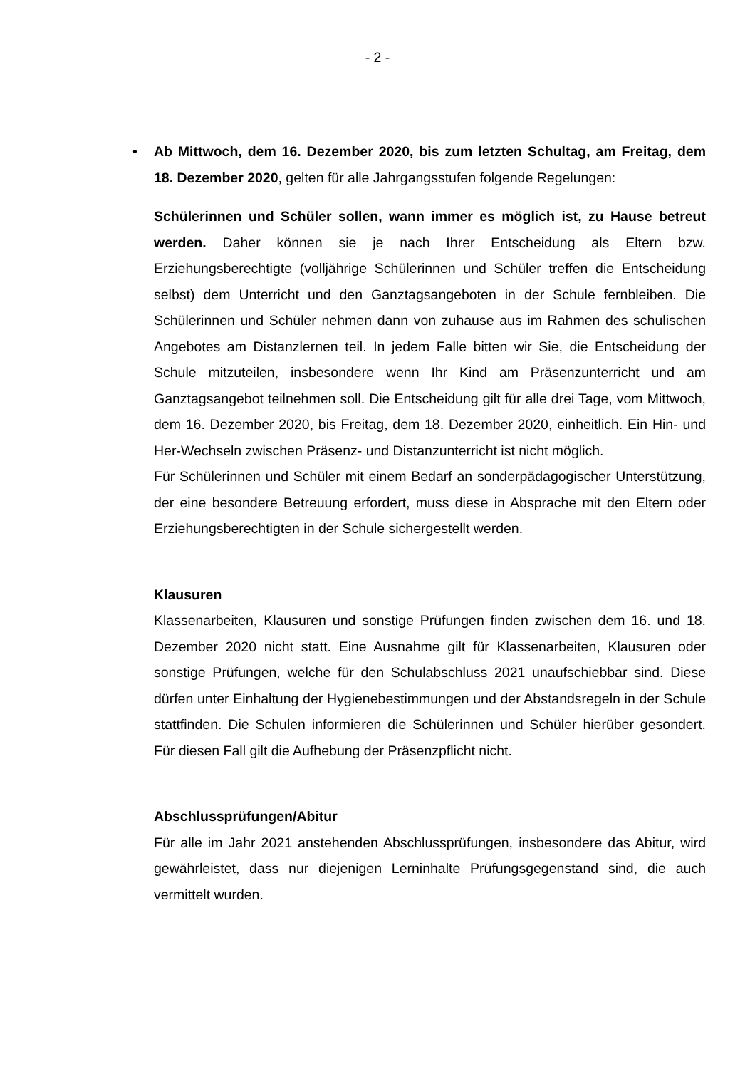- 2 -
•
Ab Mittwoch, dem 16. Dezember 2020, bis zum letzten Schultag, am Freitag, dem 18. Dezember 2020, gelten für alle Jahrgangsstufen folgende Regelungen:
Schülerinnen und Schüler sollen, wann immer es möglich ist, zu Hause betreut werden. Daher können sie je nach Ihrer Entscheidung als Eltern bzw. Erziehungsberechtigte (volljährige Schülerinnen und Schüler treffen die Entscheidung selbst) dem Unterricht und den Ganztagsangeboten in der Schule fernbleiben. Die Schülerinnen und Schüler nehmen dann von zuhause aus im Rahmen des schulischen Angebotes am Distanzlernen teil. In jedem Falle bitten wir Sie, die Entscheidung der Schule mitzuteilen, insbesondere wenn Ihr Kind am Präsenzunterricht und am Ganztagsangebot teilnehmen soll. Die Entscheidung gilt für alle drei Tage, vom Mittwoch, dem 16. Dezember 2020, bis Freitag, dem 18. Dezember 2020, einheitlich. Ein Hin- und Her-Wechseln zwischen Präsenz- und Distanzunterricht ist nicht möglich.
Für Schülerinnen und Schüler mit einem Bedarf an sonderpädagogischer Unterstützung, der eine besondere Betreuung erfordert, muss diese in Absprache mit den Eltern oder Erziehungsberechtigten in der Schule sichergestellt werden.
Klausuren
Klassenarbeiten, Klausuren und sonstige Prüfungen finden zwischen dem 16. und 18. Dezember 2020 nicht statt. Eine Ausnahme gilt für Klassenarbeiten, Klausuren oder sonstige Prüfungen, welche für den Schulabschluss 2021 unaufschiebbar sind. Diese dürfen unter Einhaltung der Hygienebestimmungen und der Abstandsregeln in der Schule stattfinden. Die Schulen informieren die Schülerinnen und Schüler hierüber gesondert. Für diesen Fall gilt die Aufhebung der Präsenzpflicht nicht.
Abschlussprüfungen/Abitur
Für alle im Jahr 2021 anstehenden Abschlussprüfungen, insbesondere das Abitur, wird gewährleistet, dass nur diejenigen Lerninhalte Prüfungsgegenstand sind, die auch vermittelt wurden.